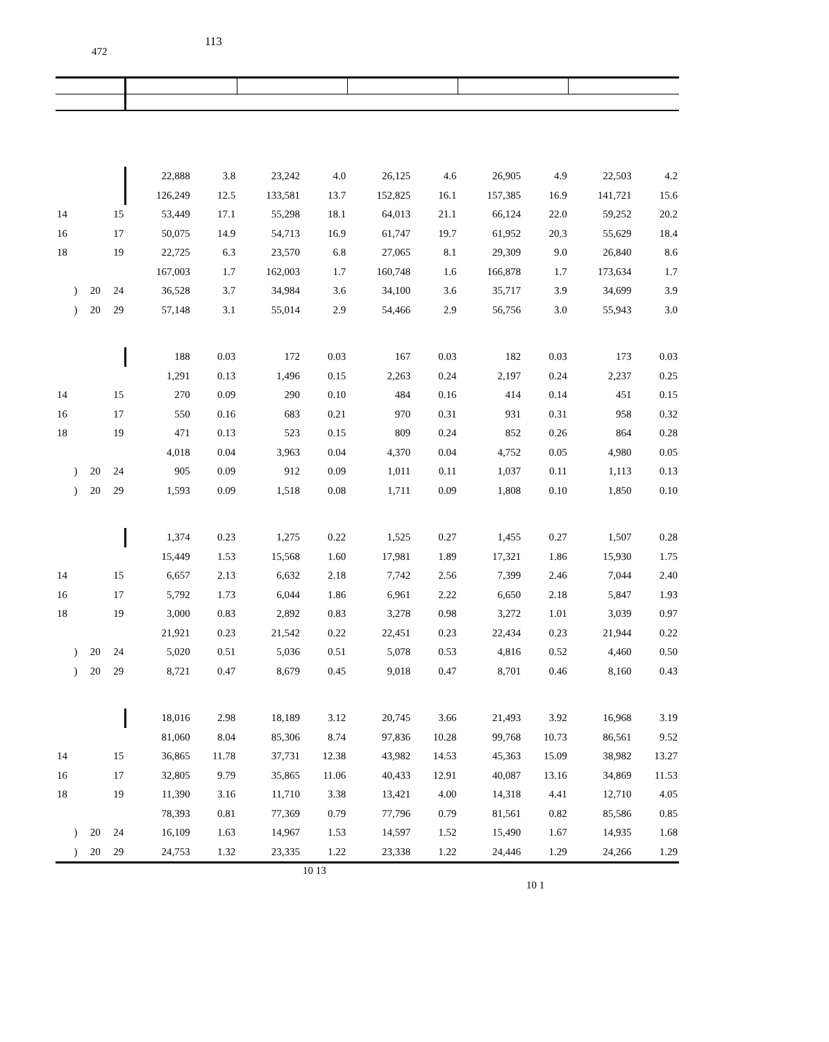472
113
| | | | 22,888 | 3.8 | 23,242 | 4.0 | 26,125 | 4.6 | 26,905 | 4.9 | 22,503 | 4.2 |
| | | | 126,249 | 12.5 | 133,581 | 13.7 | 152,825 | 16.1 | 157,385 | 16.9 | 141,721 | 15.6 |
| 14 | | 15 | 53,449 | 17.1 | 55,298 | 18.1 | 64,013 | 21.1 | 66,124 | 22.0 | 59,252 | 20.2 |
| 16 | | 17 | 50,075 | 14.9 | 54,713 | 16.9 | 61,747 | 19.7 | 61,952 | 20.3 | 55,629 | 18.4 |
| 18 | | 19 | 22,725 | 6.3 | 23,570 | 6.8 | 27,065 | 8.1 | 29,309 | 9.0 | 26,840 | 8.6 |
| | | | 167,003 | 1.7 | 162,003 | 1.7 | 160,748 | 1.6 | 166,878 | 1.7 | 173,634 | 1.7 |
| ) | 20 | 24 | 36,528 | 3.7 | 34,984 | 3.6 | 34,100 | 3.6 | 35,717 | 3.9 | 34,699 | 3.9 |
| ) | 20 | 29 | 57,148 | 3.1 | 55,014 | 2.9 | 54,466 | 2.9 | 56,756 | 3.0 | 55,943 | 3.0 |
| | | | 188 | 0.03 | 172 | 0.03 | 167 | 0.03 | 182 | 0.03 | 173 | 0.03 |
| | | | 1,291 | 0.13 | 1,496 | 0.15 | 2,263 | 0.24 | 2,197 | 0.24 | 2,237 | 0.25 |
| 14 | | 15 | 270 | 0.09 | 290 | 0.10 | 484 | 0.16 | 414 | 0.14 | 451 | 0.15 |
| 16 | | 17 | 550 | 0.16 | 683 | 0.21 | 970 | 0.31 | 931 | 0.31 | 958 | 0.32 |
| 18 | | 19 | 471 | 0.13 | 523 | 0.15 | 809 | 0.24 | 852 | 0.26 | 864 | 0.28 |
| | | | 4,018 | 0.04 | 3,963 | 0.04 | 4,370 | 0.04 | 4,752 | 0.05 | 4,980 | 0.05 |
| ) | 20 | 24 | 905 | 0.09 | 912 | 0.09 | 1,011 | 0.11 | 1,037 | 0.11 | 1,113 | 0.13 |
| ) | 20 | 29 | 1,593 | 0.09 | 1,518 | 0.08 | 1,711 | 0.09 | 1,808 | 0.10 | 1,850 | 0.10 |
| | | | 1,374 | 0.23 | 1,275 | 0.22 | 1,525 | 0.27 | 1,455 | 0.27 | 1,507 | 0.28 |
| | | | 15,449 | 1.53 | 15,568 | 1.60 | 17,981 | 1.89 | 17,321 | 1.86 | 15,930 | 1.75 |
| 14 | | 15 | 6,657 | 2.13 | 6,632 | 2.18 | 7,742 | 2.56 | 7,399 | 2.46 | 7,044 | 2.40 |
| 16 | | 17 | 5,792 | 1.73 | 6,044 | 1.86 | 6,961 | 2.22 | 6,650 | 2.18 | 5,847 | 1.93 |
| 18 | | 19 | 3,000 | 0.83 | 2,892 | 0.83 | 3,278 | 0.98 | 3,272 | 1.01 | 3,039 | 0.97 |
| | | | 21,921 | 0.23 | 21,542 | 0.22 | 22,451 | 0.23 | 22,434 | 0.23 | 21,944 | 0.22 |
| ) | 20 | 24 | 5,020 | 0.51 | 5,036 | 0.51 | 5,078 | 0.53 | 4,816 | 0.52 | 4,460 | 0.50 |
| ) | 20 | 29 | 8,721 | 0.47 | 8,679 | 0.45 | 9,018 | 0.47 | 8,701 | 0.46 | 8,160 | 0.43 |
| | | | 18,016 | 2.98 | 18,189 | 3.12 | 20,745 | 3.66 | 21,493 | 3.92 | 16,968 | 3.19 |
| | | | 81,060 | 8.04 | 85,306 | 8.74 | 97,836 | 10.28 | 99,768 | 10.73 | 86,561 | 9.52 |
| 14 | | 15 | 36,865 | 11.78 | 37,731 | 12.38 | 43,982 | 14.53 | 45,363 | 15.09 | 38,982 | 13.27 |
| 16 | | 17 | 32,805 | 9.79 | 35,865 | 11.06 | 40,433 | 12.91 | 40,087 | 13.16 | 34,869 | 11.53 |
| 18 | | 19 | 11,390 | 3.16 | 11,710 | 3.38 | 13,421 | 4.00 | 14,318 | 4.41 | 12,710 | 4.05 |
| | | | 78,393 | 0.81 | 77,369 | 0.79 | 77,796 | 0.79 | 81,561 | 0.82 | 85,586 | 0.85 |
| ) | 20 | 24 | 16,109 | 1.63 | 14,967 | 1.53 | 14,597 | 1.52 | 15,490 | 1.67 | 14,935 | 1.68 |
| ) | 20 | 29 | 24,753 | 1.32 | 23,335 | 1.22 | 23,338 | 1.22 | 24,446 | 1.29 | 24,266 | 1.29 |
10 13
10 1